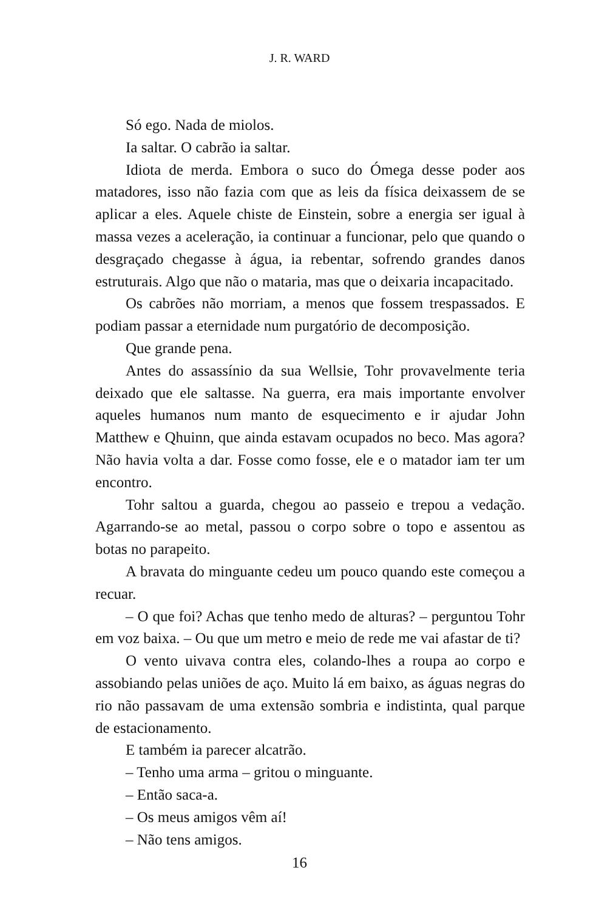J. R. WARD
Só ego. Nada de miolos.
Ia saltar. O cabrão ia saltar.
Idiota de merda. Embora o suco do Ómega desse poder aos matadores, isso não fazia com que as leis da física deixassem de se aplicar a eles. Aquele chiste de Einstein, sobre a energia ser igual à massa vezes a aceleração, ia continuar a funcionar, pelo que quando o desgraçado chegasse à água, ia rebentar, sofrendo grandes danos estruturais. Algo que não o mataria, mas que o deixaria incapacitado.
Os cabrões não morriam, a menos que fossem trespassados. E podiam passar a eternidade num purgatório de decomposição.
Que grande pena.
Antes do assassínio da sua Wellsie, Tohr provavelmente teria deixado que ele saltasse. Na guerra, era mais importante envolver aqueles humanos num manto de esquecimento e ir ajudar John Matthew e Qhuinn, que ainda estavam ocupados no beco. Mas agora? Não havia volta a dar. Fosse como fosse, ele e o matador iam ter um encontro.
Tohr saltou a guarda, chegou ao passeio e trepou a vedação. Agarrando-se ao metal, passou o corpo sobre o topo e assentou as botas no parapeito.
A bravata do minguante cedeu um pouco quando este começou a recuar.
– O que foi? Achas que tenho medo de alturas? – perguntou Tohr em voz baixa. – Ou que um metro e meio de rede me vai afastar de ti?
O vento uivava contra eles, colando-lhes a roupa ao corpo e assobiando pelas uniões de aço. Muito lá em baixo, as águas negras do rio não passavam de uma extensão sombria e indistinta, qual parque de estacionamento.
E também ia parecer alcatrão.
– Tenho uma arma – gritou o minguante.
– Então saca-a.
– Os meus amigos vêm aí!
– Não tens amigos.
16